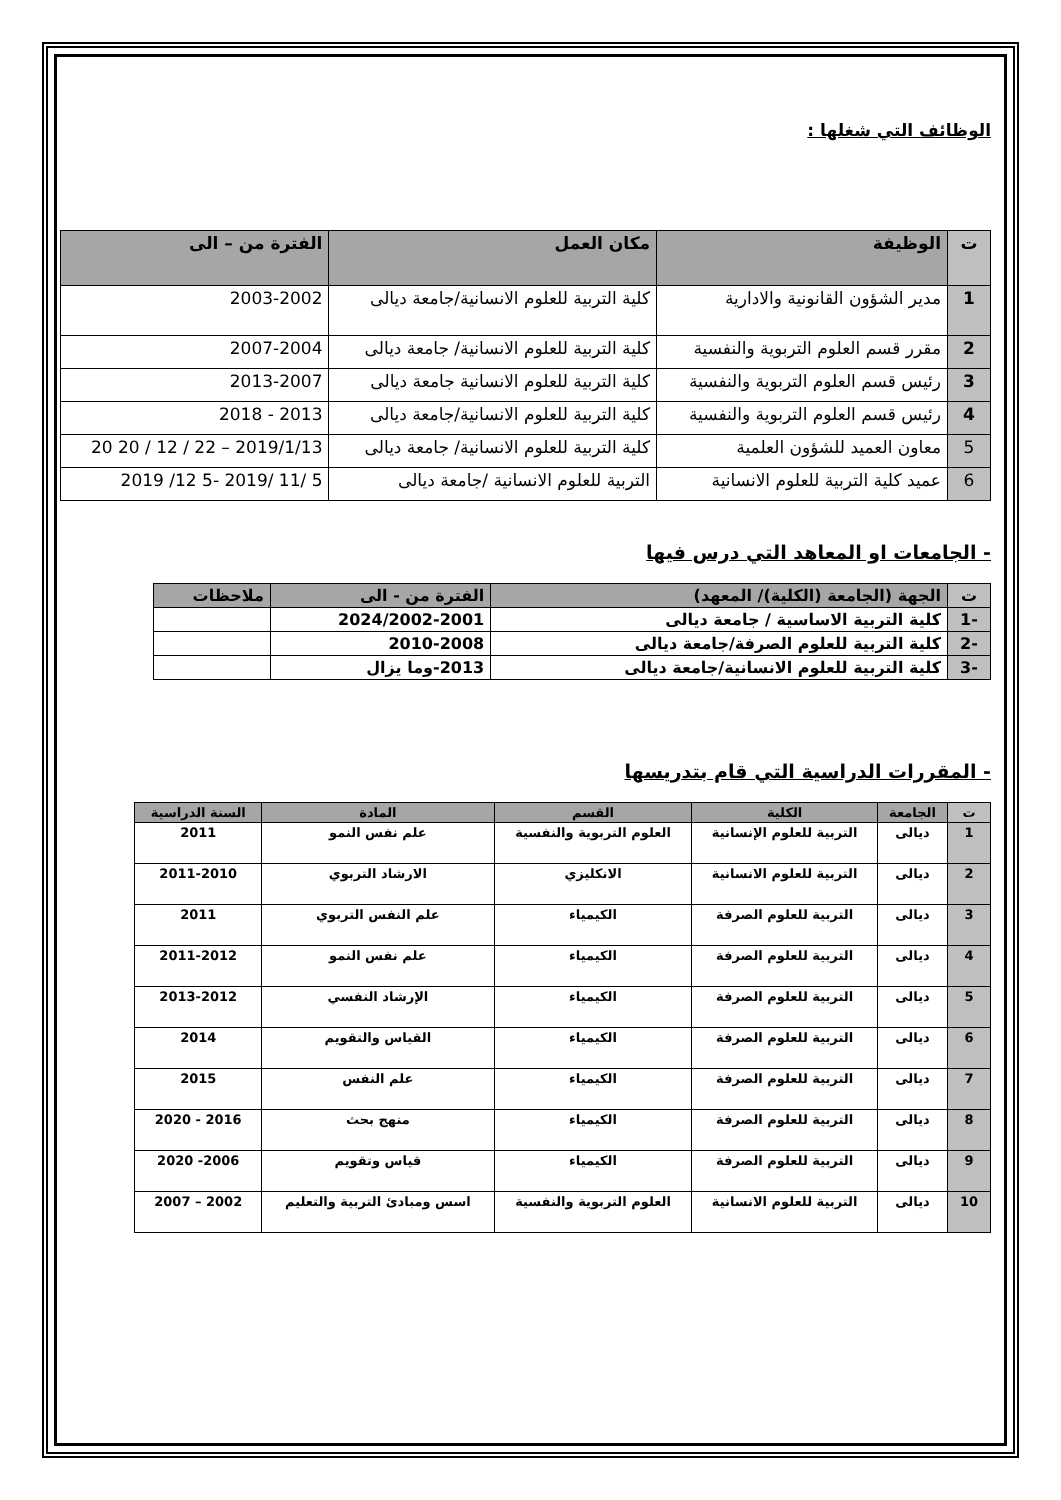الوظائف التي شغلها :
| ت | الوظيفة | مكان العمل | الفترة من – الى |
| --- | --- | --- | --- |
| 1 | مدير الشؤون القانونية والادارية | كلية التربية للعلوم الانسانية/جامعة ديالى | 2003-2002 |
| 2 | مقرر قسم العلوم التربوية والنفسية | كلية التربية للعلوم الانسانية/ جامعة ديالى | 2007-2004 |
| 3 | رئيس قسم العلوم التربوية والنفسية | كلية التربية للعلوم الانسانية جامعة ديالى | 2013-2007 |
| 4 | رئيس قسم العلوم التربوية والنفسية | كلية التربية للعلوم الانسانية/جامعة ديالى | 2013 - 2018 |
| 5 | معاون العميد للشؤون العلمية | كلية التربية للعلوم الانسانية/ جامعة ديالى | 2019/1/13 – 22 / 12 / 20 20 |
| 6 | عميد كلية التربية للعلوم الانسانية | التربية للعلوم الانسانية /جامعة ديالى | 5 /11 /2019 -5 12/ 2019 |
- الجامعات او المعاهد التي درس فيها
| ت | الجهة (الجامعة (الكلية)/ المعهد) | الفترة من - الى | ملاحظات |
| --- | --- | --- | --- |
| -1 | كلية التربية الاساسية / جامعة ديالى | 2024/2002-2001 | |
| -2 | كلية التربية للعلوم الصرفة/جامعة ديالى | 2010-2008 | |
| -3 | كلية التربية للعلوم الانسانية/جامعة ديالى | 2013-وما يزال | |
- المقررات الدراسية التي قام بتدريسها
| ت | الجامعة | الكلية | القسم | المادة | السنة الدراسية |
| --- | --- | --- | --- | --- | --- |
| 1 | ديالى | التربية للعلوم الإنسانية | العلوم التربوية والنفسية | علم نفس النمو | 2011 |
| 2 | ديالى | التربية للعلوم الانسانية | الانكليزي | الارشاد التربوي | 2011-2010 |
| 3 | ديالى | التربية للعلوم الصرفة | الكيمياء | علم النفس التربوي | 2011 |
| 4 | ديالى | التربية للعلوم الصرفة | الكيمياء | علم نفس النمو | 2011-2012 |
| 5 | ديالى | التربية للعلوم الصرفة | الكيمياء | الإرشاد النفسي | 2013-2012 |
| 6 | ديالى | التربية للعلوم الصرفة | الكيمياء | القياس والتقويم | 2014 |
| 7 | ديالى | التربية للعلوم الصرفة | الكيمياء | علم النفس | 2015 |
| 8 | ديالى | التربية للعلوم الصرفة | الكيمياء | منهج بحث | 2016 - 2020 |
| 9 | ديالى | التربية للعلوم الصرفة | الكيمياء | قياس وتقويم | 2006- 2020 |
| 10 | ديالى | التربية للعلوم الانسانية | العلوم التربوية والنفسية | اسس ومبادئ التربية والتعليم | 2002 – 2007 |